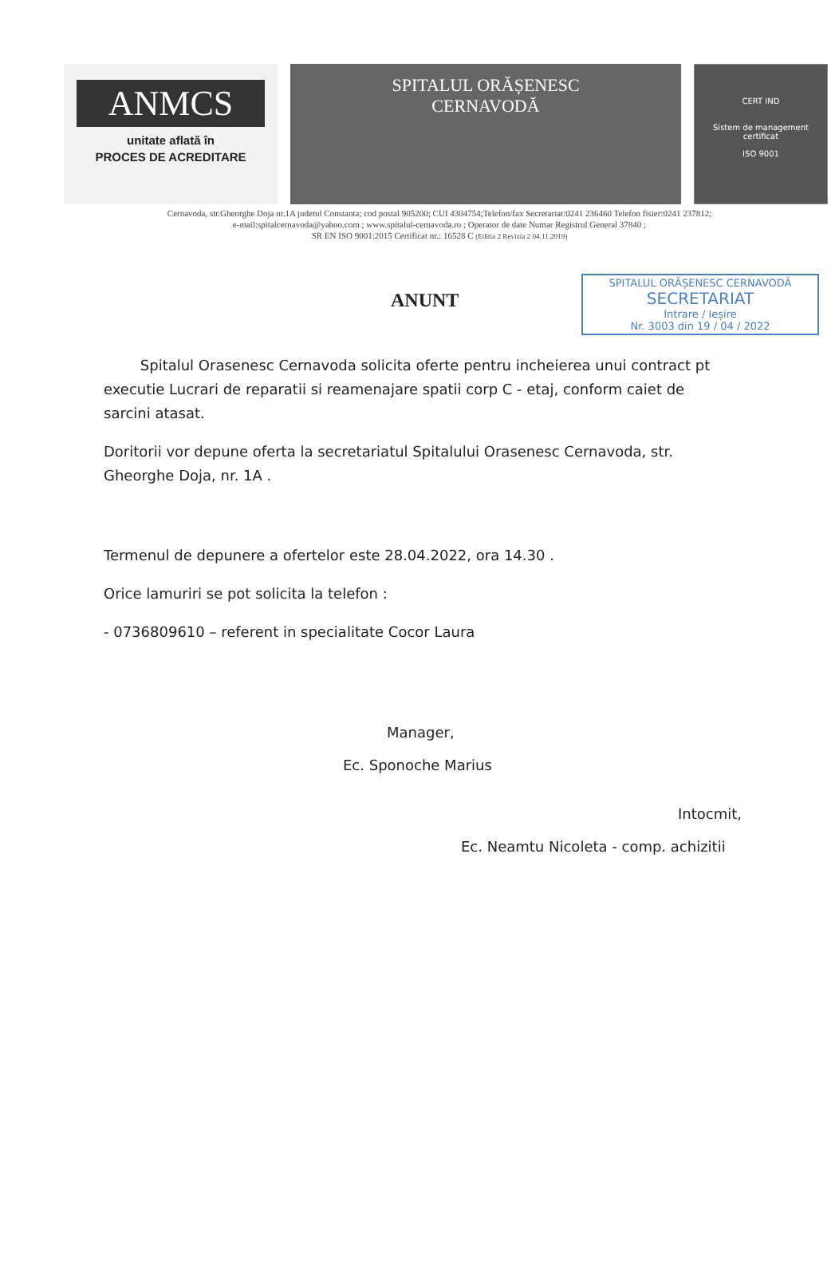ANMCS
unitate aflată în
PROCES DE ACREDITARE
SPITALUL ORĂȘENESC
CERNAVODĂ
CERT IND
Sistem de management certificat
ISO 9001
Cernavoda, str.Gheorghe Doja nr.1A judetul Constanta; cod postal 905200; CUI 4304754;Telefon/fax Secretariat:0241 236460 Telefon fisier:0241 237812;
e-mail:spitalcernavoda@yahoo.com ; www.spitalul-cernavoda.ro ; Operator de date Numar Registrul General 37840 ;
SR EN ISO 9001:2015 Certificat nr.: 16528 C (Editia 2 Revizia 2 04.11.2019)
ANUNT
SPITALUL ORĂȘENESC CERNAVODĂ
SECRETARIAT
Intrare / Ieșire
Nr. 3003 din 19 / 04 / 2022
Spitalul Orasenesc Cernavoda solicita oferte pentru incheierea unui contract pt executie Lucrari de reparatii si reamenajare spatii corp C - etaj, conform caiet de sarcini atasat.
Doritorii vor depune oferta la secretariatul Spitalului Orasenesc Cernavoda, str. Gheorghe Doja, nr. 1A .
Termenul de depunere a ofertelor este 28.04.2022, ora 14.30 .
Orice lamuriri se pot solicita la telefon :
- 0736809610 – referent in specialitate Cocor Laura
Manager,
Ec. Sponoche Marius
Intocmit,
Ec. Neamtu Nicoleta - comp. achizitii